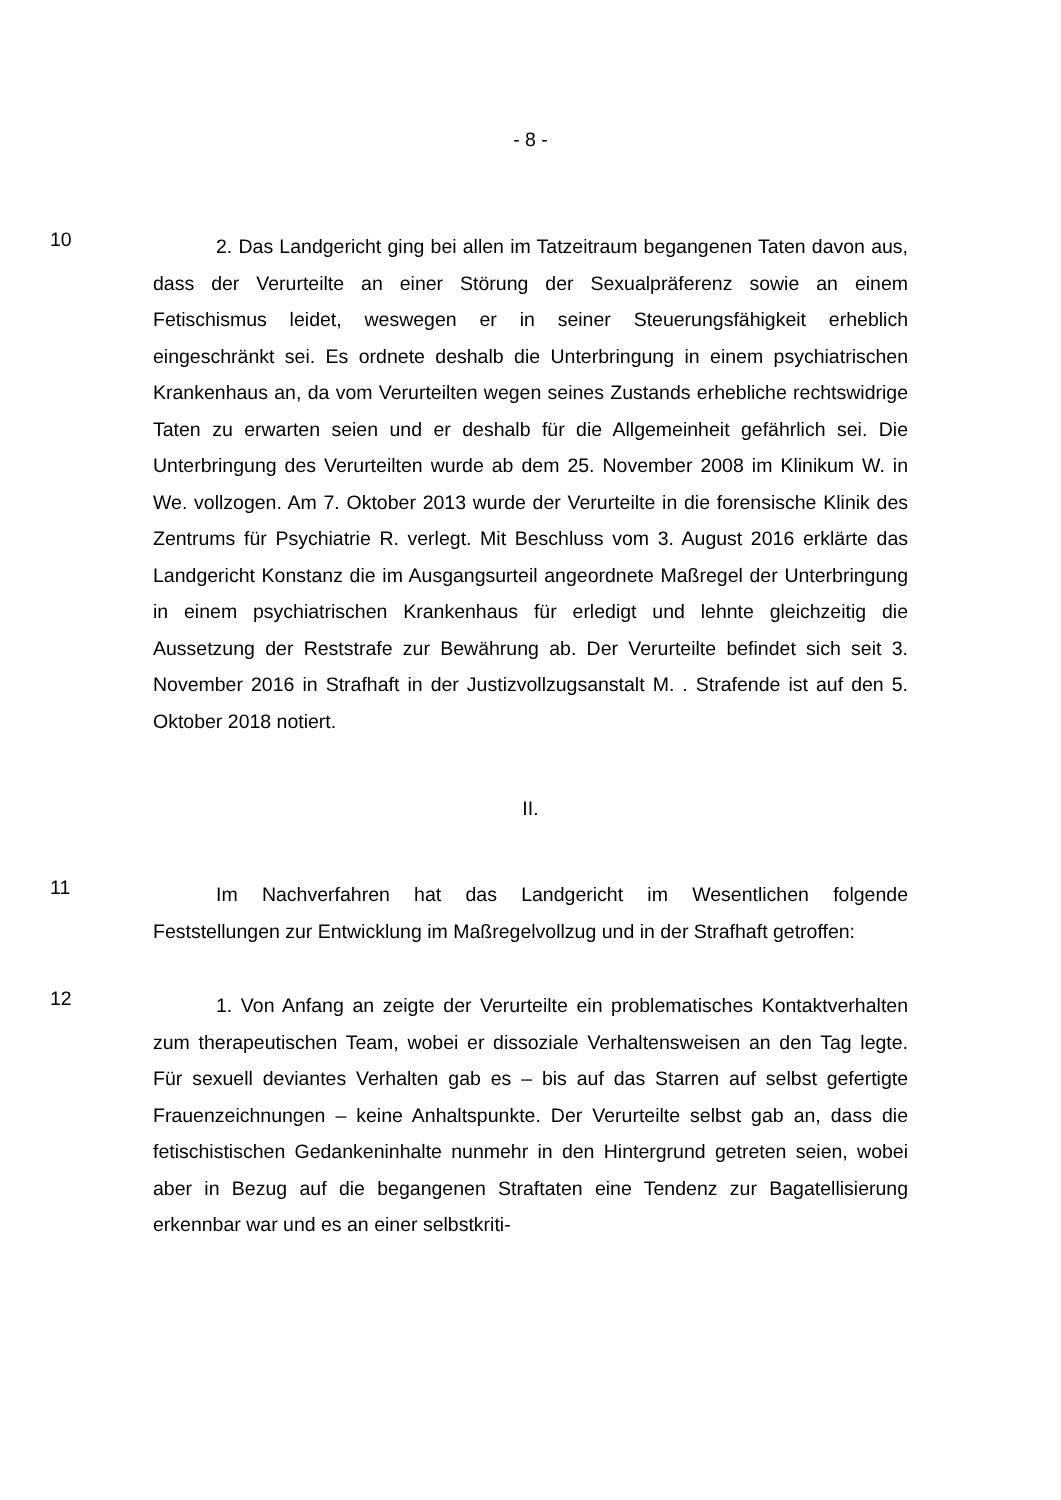- 8 -
10
2. Das Landgericht ging bei allen im Tatzeitraum begangenen Taten davon aus, dass der Verurteilte an einer Störung der Sexualpräferenz sowie an einem Fetischismus leidet, weswegen er in seiner Steuerungsfähigkeit erheblich eingeschränkt sei. Es ordnete deshalb die Unterbringung in einem psychiatrischen Krankenhaus an, da vom Verurteilten wegen seines Zustands erhebliche rechtswidrige Taten zu erwarten seien und er deshalb für die Allgemeinheit gefährlich sei. Die Unterbringung des Verurteilten wurde ab dem 25. November 2008 im Klinikum W. in We. vollzogen. Am 7. Oktober 2013 wurde der Verurteilte in die forensische Klinik des Zentrums für Psychiatrie R. verlegt. Mit Beschluss vom 3. August 2016 erklärte das Landgericht Konstanz die im Ausgangsurteil angeordnete Maßregel der Unterbringung in einem psychiatrischen Krankenhaus für erledigt und lehnte gleichzeitig die Aussetzung der Reststrafe zur Bewährung ab. Der Verurteilte befindet sich seit 3. November 2016 in Strafhaft in der Justizvollzugsanstalt M. . Strafende ist auf den 5. Oktober 2018 notiert.
II.
11
Im Nachverfahren hat das Landgericht im Wesentlichen folgende Feststellungen zur Entwicklung im Maßregelvollzug und in der Strafhaft getroffen:
12
1. Von Anfang an zeigte der Verurteilte ein problematisches Kontaktverhalten zum therapeutischen Team, wobei er dissoziale Verhaltensweisen an den Tag legte. Für sexuell deviantes Verhalten gab es – bis auf das Starren auf selbst gefertigte Frauenzeichnungen – keine Anhaltspunkte. Der Verurteilte selbst gab an, dass die fetischistischen Gedankeninhalte nunmehr in den Hintergrund getreten seien, wobei aber in Bezug auf die begangenen Straftaten eine Tendenz zur Bagatellisierung erkennbar war und es an einer selbstkriti-